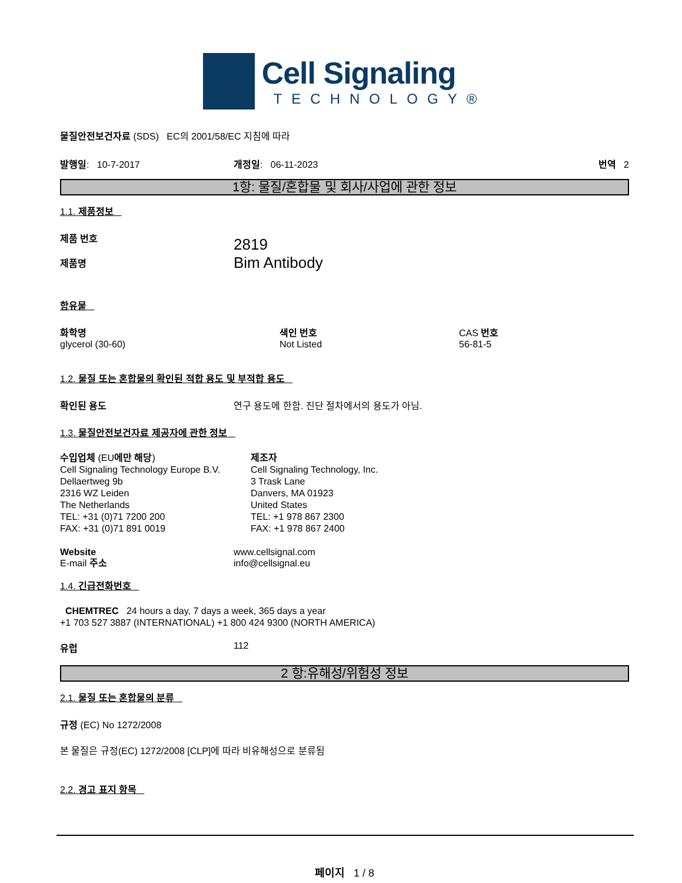Cell Signaling
TECHNOLOGY®
물질안전보건자료 (SDS) EC의 2001/58/EC 지침에 따라
발행일: 10-7-2017 개정일: 06-11-2023 번역 2
1항: 물질/혼합물 및 회사/사업에 관한 정보
1.1. 제품정보
제품 번호
제품명
2819
Bim Antibody
함유물
화학명
glycerol (30-60)
색인 번호
Not Listed
CAS 번호
56-81-5
1.2. 물질 또는 혼합물의 확인된 적합 용도 및 부적합 용도
확인된 용도 연구 용도에 한함. 진단 절차에서의 용도가 아님.
1.3. 물질안전보건자료 제공자에 관한 정보
수입업체 (EU에만 해당)
Cell Signaling Technology Europe B.V.
Dellaertweg 9b
2316 WZ Leiden
The Netherlands
TEL: +31 (0)71 7200 200
FAX: +31 (0)71 891 0019
제조자
Cell Signaling Technology, Inc.
3 Trask Lane
Danvers, MA 01923
United States
TEL: +1 978 867 2300
FAX: +1 978 867 2400
Website
E-mail 주소
www.cellsignal.com
info@cellsignal.eu
1.4. 긴급전화번호
CHEMTREC 24 hours a day, 7 days a week, 365 days a year
+1 703 527 3887 (INTERNATIONAL) +1 800 424 9300 (NORTH AMERICA)
유럽 112
2 항:유해성/위험성 정보
2.1. 물질 또는 혼합물의 분류
규정 (EC) No 1272/2008
본 물질은 규정(EC) 1272/2008 [CLP]에 따라 비유해성으로 분류됨
2.2. 경고 표지 항목
페이지 1 / 8